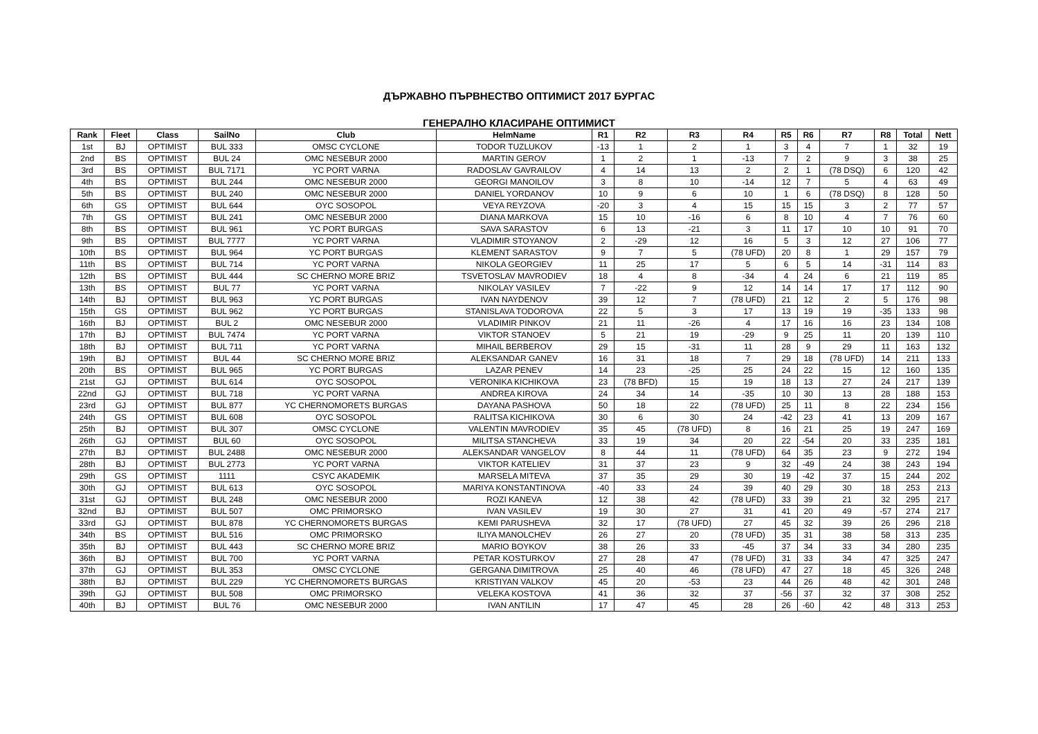ДЪРЖАВНО ПЪРВНЕСТВО ОПТИМИСТ 2017 БУРГАС
ГЕНЕРАЛНО КЛАСИРАНЕ ОПТИМИСТ
| Rank | Fleet | Class | SailNo | Club | HelmName | R1 | R2 | R3 | R4 | R5 | R6 | R7 | R8 | Total | Nett |
| --- | --- | --- | --- | --- | --- | --- | --- | --- | --- | --- | --- | --- | --- | --- | --- |
| 1st | BJ | OPTIMIST | BUL 333 | OMSC CYCLONE | TODOR TUZLUKOV | -13 | 1 | 2 | 1 | 3 | 4 | 7 | 1 | 32 | 19 |
| 2nd | BS | OPTIMIST | BUL 24 | OMC NESEBUR 2000 | MARTIN GEROV | 1 | 2 | 1 | -13 | 7 | 2 | 9 | 3 | 38 | 25 |
| 3rd | BS | OPTIMIST | BUL 7171 | YC PORT VARNA | RADOSLAV GAVRAILOV | 4 | 14 | 13 | 2 | 2 | 1 | (78 DSQ) | 6 | 120 | 42 |
| 4th | BS | OPTIMIST | BUL 244 | OMC NESEBUR 2000 | GEORGI MANOILOV | 3 | 8 | 10 | -14 | 12 | 7 | 5 | 4 | 63 | 49 |
| 5th | BS | OPTIMIST | BUL 240 | OMC NESEBUR 2000 | DANIEL YORDANOV | 10 | 9 | 6 | 10 | 1 | 6 | (78 DSQ) | 8 | 128 | 50 |
| 6th | GS | OPTIMIST | BUL 644 | OYC SOSOPOL | VEYA REYZOVA | -20 | 3 | 4 | 15 | 15 | 15 | 3 | 2 | 77 | 57 |
| 7th | GS | OPTIMIST | BUL 241 | OMC NESEBUR 2000 | DIANA MARKOVA | 15 | 10 | -16 | 6 | 8 | 10 | 4 | 7 | 76 | 60 |
| 8th | BS | OPTIMIST | BUL 961 | YC PORT BURGAS | SAVA SARASTOV | 6 | 13 | -21 | 3 | 11 | 17 | 10 | 10 | 91 | 70 |
| 9th | BS | OPTIMIST | BUL 7777 | YC PORT VARNA | VLADIMIR STOYANOV | 2 | -29 | 12 | 16 | 5 | 3 | 12 | 27 | 106 | 77 |
| 10th | BS | OPTIMIST | BUL 964 | YC PORT BURGAS | KLEMENT SARASTOV | 9 | 7 | 5 | (78 UFD) | 20 | 8 | 1 | 29 | 157 | 79 |
| 11th | BS | OPTIMIST | BUL 714 | YC PORT VARNA | NIKOLA GEORGIEV | 11 | 25 | 17 | 5 | 6 | 5 | 14 | -31 | 114 | 83 |
| 12th | BS | OPTIMIST | BUL 444 | SC CHERNO MORE BRIZ | TSVETOSLAV MAVRODIEV | 18 | 4 | 8 | -34 | 4 | 24 | 6 | 21 | 119 | 85 |
| 13th | BS | OPTIMIST | BUL 77 | YC PORT VARNA | NIKOLAY VASILEV | 7 | -22 | 9 | 12 | 14 | 14 | 17 | 17 | 112 | 90 |
| 14th | BJ | OPTIMIST | BUL 963 | YC PORT BURGAS | IVAN NAYDENOV | 39 | 12 | 7 | (78 UFD) | 21 | 12 | 2 | 5 | 176 | 98 |
| 15th | GS | OPTIMIST | BUL 962 | YC PORT BURGAS | STANISLAVA TODOROVA | 22 | 5 | 3 | 17 | 13 | 19 | 19 | -35 | 133 | 98 |
| 16th | BJ | OPTIMIST | BUL 2 | OMC NESEBUR 2000 | VLADIMIR PINKOV | 21 | 11 | -26 | 4 | 17 | 16 | 16 | 23 | 134 | 108 |
| 17th | BJ | OPTIMIST | BUL 7474 | YC PORT VARNA | VIKTOR STANOEV | 5 | 21 | 19 | -29 | 9 | 25 | 11 | 20 | 139 | 110 |
| 18th | BJ | OPTIMIST | BUL 711 | YC PORT VARNA | MIHAIL BERBEROV | 29 | 15 | -31 | 11 | 28 | 9 | 29 | 11 | 163 | 132 |
| 19th | BJ | OPTIMIST | BUL 44 | SC CHERNO MORE BRIZ | ALEKSANDAR GANEV | 16 | 31 | 18 | 7 | 29 | 18 | (78 UFD) | 14 | 211 | 133 |
| 20th | BS | OPTIMIST | BUL 965 | YC PORT BURGAS | LAZAR PENEV | 14 | 23 | -25 | 25 | 24 | 22 | 15 | 12 | 160 | 135 |
| 21st | GJ | OPTIMIST | BUL 614 | OYC SOSOPOL | VERONIKA KICHIKOVA | 23 | (78 BFD) | 15 | 19 | 18 | 13 | 27 | 24 | 217 | 139 |
| 22nd | GJ | OPTIMIST | BUL 718 | YC PORT VARNA | ANDREA KIROVA | 24 | 34 | 14 | -35 | 10 | 30 | 13 | 28 | 188 | 153 |
| 23rd | GJ | OPTIMIST | BUL 877 | YC CHERNOMORETS BURGAS | DAYANA PASHOVA | 50 | 18 | 22 | (78 UFD) | 25 | 11 | 8 | 22 | 234 | 156 |
| 24th | GS | OPTIMIST | BUL 608 | OYC SOSOPOL | RALITSA KICHIKOVA | 30 | 6 | 30 | 24 | -42 | 23 | 41 | 13 | 209 | 167 |
| 25th | BJ | OPTIMIST | BUL 307 | OMSC CYCLONE | VALENTIN MAVRODIEV | 35 | 45 | (78 UFD) | 8 | 16 | 21 | 25 | 19 | 247 | 169 |
| 26th | GJ | OPTIMIST | BUL 60 | OYC SOSOPOL | MILITSA STANCHEVA | 33 | 19 | 34 | 20 | 22 | -54 | 20 | 33 | 235 | 181 |
| 27th | BJ | OPTIMIST | BUL 2488 | OMC NESEBUR 2000 | ALEKSANDAR VANGELOV | 8 | 44 | 11 | (78 UFD) | 64 | 35 | 23 | 9 | 272 | 194 |
| 28th | BJ | OPTIMIST | BUL 2773 | YC PORT VARNA | VIKTOR KATELIEV | 31 | 37 | 23 | 9 | 32 | -49 | 24 | 38 | 243 | 194 |
| 29th | GS | OPTIMIST | 1111 | CSYC AKADEMIK | MARSELA MITEVA | 37 | 35 | 29 | 30 | 19 | -42 | 37 | 15 | 244 | 202 |
| 30th | GJ | OPTIMIST | BUL 613 | OYC SOSOPOL | MARIYA KONSTANTINOVA | -40 | 33 | 24 | 39 | 40 | 29 | 30 | 18 | 253 | 213 |
| 31st | GJ | OPTIMIST | BUL 248 | OMC NESEBUR 2000 | ROZI KANEVA | 12 | 38 | 42 | (78 UFD) | 33 | 39 | 21 | 32 | 295 | 217 |
| 32nd | BJ | OPTIMIST | BUL 507 | OMC PRIMORSKO | IVAN VASILEV | 19 | 30 | 27 | 31 | 41 | 20 | 49 | -57 | 274 | 217 |
| 33rd | GJ | OPTIMIST | BUL 878 | YC CHERNOMORETS BURGAS | KEMI PARUSHEVA | 32 | 17 | (78 UFD) | 27 | 45 | 32 | 39 | 26 | 296 | 218 |
| 34th | BS | OPTIMIST | BUL 516 | OMC PRIMORSKO | ILIYA MANOLCHEV | 26 | 27 | 20 | (78 UFD) | 35 | 31 | 38 | 58 | 313 | 235 |
| 35th | BJ | OPTIMIST | BUL 443 | SC CHERNO MORE BRIZ | MARIO BOYKOV | 38 | 26 | 33 | -45 | 37 | 34 | 33 | 34 | 280 | 235 |
| 36th | BJ | OPTIMIST | BUL 700 | YC PORT VARNA | PETAR KOSTURKOV | 27 | 28 | 47 | (78 UFD) | 31 | 33 | 34 | 47 | 325 | 247 |
| 37th | GJ | OPTIMIST | BUL 353 | OMSC CYCLONE | GERGANA DIMITROVA | 25 | 40 | 46 | (78 UFD) | 47 | 27 | 18 | 45 | 326 | 248 |
| 38th | BJ | OPTIMIST | BUL 229 | YC CHERNOMORETS BURGAS | KRISTIYAN VALKOV | 45 | 20 | -53 | 23 | 44 | 26 | 48 | 42 | 301 | 248 |
| 39th | GJ | OPTIMIST | BUL 508 | OMC PRIMORSKO | VELEKA KOSTOVA | 41 | 36 | 32 | 37 | -56 | 37 | 32 | 37 | 308 | 252 |
| 40th | BJ | OPTIMIST | BUL 76 | OMC NESEBUR 2000 | IVAN ANTILIN | 17 | 47 | 45 | 28 | 26 | -60 | 42 | 48 | 313 | 253 |